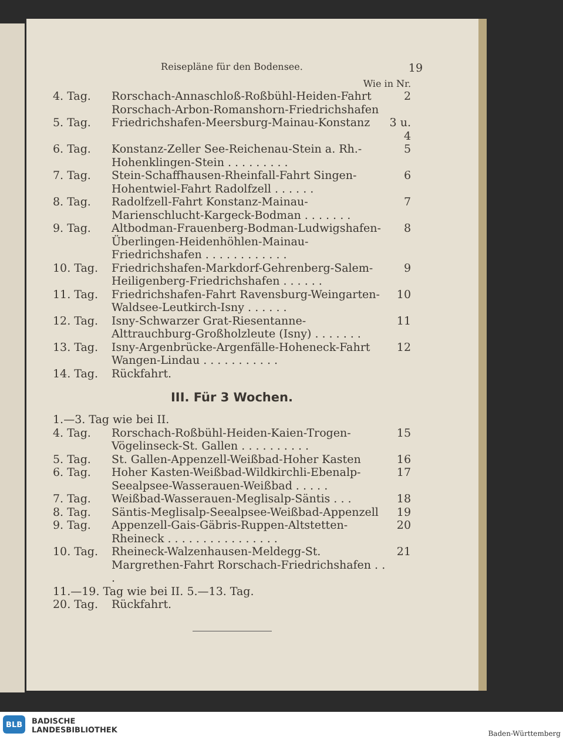Reisepläne für den Bodensee. 19
Wie in Nr.
| 4. Tag. | Rorschach-Annaschloß-Roßbühl-Heiden-Fahrt Rorschach-Arbon-Romanshorn-Friedrichshafen | 2 |
| 5. Tag. | Friedrichshafen-Meersburg-Mainau-Konstanz | 3 u. 4 |
| 6. Tag. | Konstanz-Zeller See-Reichenau-Stein a. Rh.-Hohenklingen-Stein . . . . . . . . . | 5 |
| 7. Tag. | Stein-Schaffhausen-Rheinfall-Fahrt Singen-Hohentwiel-Fahrt Radolfzell . . . . . . | 6 |
| 8. Tag. | Radolfzell-Fahrt Konstanz-Mainau-Marienschlucht-Kargeck-Bodman . . . . . . . | 7 |
| 9. Tag. | Altbodman-Frauenberg-Bodman-Ludwigshafen-Überlingen-Heidenhöhlen-Mainau-Friedrichshafen . . . . . . . . . . . . | 8 |
| 10. Tag. | Friedrichshafen-Markdorf-Gehrenberg-Salem-Heiligenberg-Friedrichshafen . . . . . . | 9 |
| 11. Tag. | Friedrichshafen-Fahrt Ravensburg-Weingarten-Waldsee-Leutkirch-Isny . . . . . . | 10 |
| 12. Tag. | Isny-Schwarzer Grat-Riesentanne-Alttrauchburg-Großholzleute (Isny) . . . . . . . | 11 |
| 13. Tag. | Isny-Argenbrücke-Argenfälle-Hoheneck-Fahrt Wangen-Lindau . . . . . . . . . . . | 12 |
| 14. Tag. | Rückfahrt. | |
III. Für 3 Wochen.
| 1.—3. Tag wie bei II. | | |
| 4. Tag. | Rorschach-Roßbühl-Heiden-Kaien-Trogen-Vögelinseck-St. Gallen . . . . . . . . . . | 15 |
| 5. Tag. | St. Gallen-Appenzell-Weißbad-Hoher Kasten | 16 |
| 6. Tag. | Hoher Kasten-Weißbad-Wildkirchli-Ebenalp-Seealpsee-Wasserauen-Weißbad . . . . . | 17 |
| 7. Tag. | Weißbad-Wasserauen-Meglisalp-Säntis . . . | 18 |
| 8. Tag. | Säntis-Meglisalp-Seealpsee-Weißbad-Appenzell | 19 |
| 9. Tag. | Appenzell-Gais-Gäbris-Ruppen-Altstetten-Rheineck . . . . . . . . . . . . . . . . | 20 |
| 10. Tag. | Rheineck-Walzenhausen-Meldegg-St. Margrethen-Fahrt Rorschach-Friedrichshafen . . . | 21 |
| 11.—19. Tag wie bei II. 5.—13. Tag. | | |
| 20. Tag. | Rückfahrt. | |
BLB
BADISCHE
LANDESBIBLIOTHEK
Baden-Württemberg